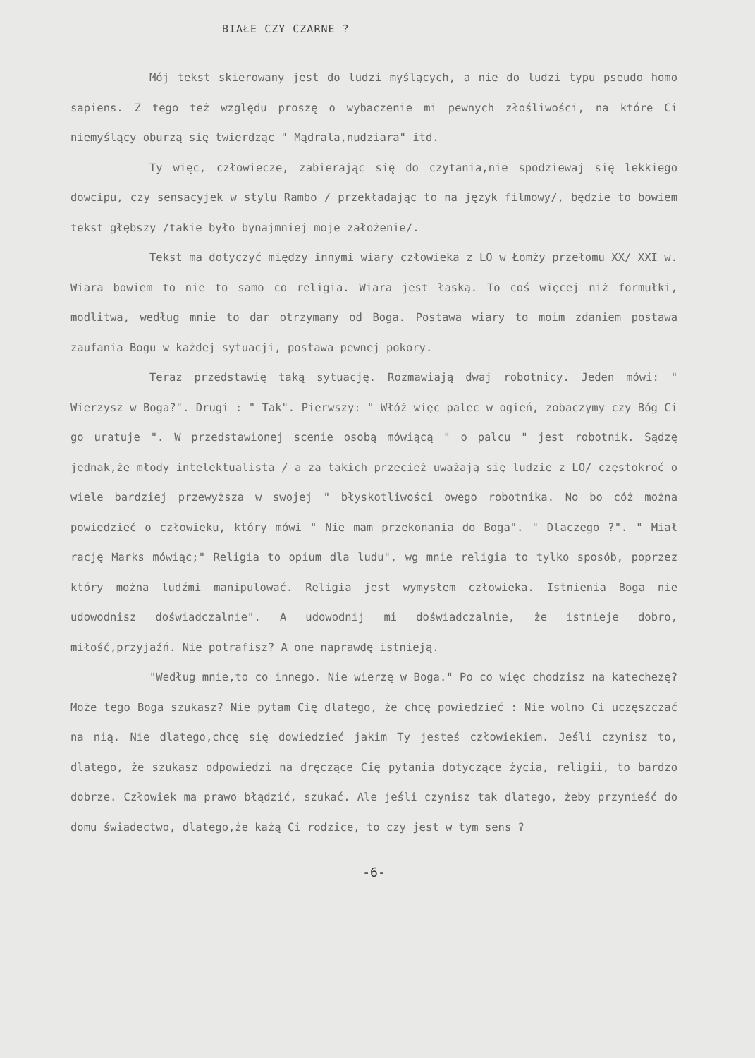BIAŁE CZY CZARNE ?
Mój tekst skierowany jest do ludzi myślących, a nie do ludzi typu pseudo homo sapiens. Z tego też względu proszę o wybaczenie mi pewnych złośliwości, na które Ci niemyślący oburzą się twierdząc " Mądrala,nudziara" itd.
Ty więc, człowiecze, zabierając się do czytania,nie spodziewaj się lekkiego dowcipu, czy sensacyjek w stylu Rambo / przekładając to na język filmowy/, będzie to bowiem tekst głębszy /takie było bynajmniej moje założenie/.
Tekst ma dotyczyć między innymi wiary człowieka z LO w Łomży przełomu XX/ XXI w. Wiara bowiem to nie to samo co religia. Wiara jest łaską. To coś więcej niż formułki, modlitwa, według mnie to dar otrzymany od Boga. Postawa wiary to moim zdaniem postawa zaufania Bogu w każdej sytuacji, postawa pewnej pokory.
Teraz przedstawię taką sytuację. Rozmawiają dwaj robotnicy. Jeden mówi: " Wierzysz w Boga?". Drugi : " Tak". Pierwszy: " Włóż więc palec w ogień, zobaczymy czy Bóg Ci go uratuje ". W przedstawionej scenie osobą mówiącą " o palcu " jest robotnik. Sądzę jednak,że młody intelektualista / a za takich przecież uważają się ludzie z LO/ częstokroć o wiele bardziej przewyższa w swojej " błyskotliwości owego robotnika. No bo cóż można powiedzieć o człowieku, który mówi " Nie mam przekonania do Boga". " Dlaczego ?". " Miał rację Marks mówiąc;" Religia to opium dla ludu", wg mnie religia to tylko sposób, poprzez który można ludźmi manipulować. Religia jest wymysłem człowieka. Istnienia Boga nie udowodnisz doświadczalnie". A udowodnij mi doświadczalnie, że istnieje dobro, miłość,przyjaźń. Nie potrafisz? A one naprawdę istnieją.
"Według mnie,to co innego. Nie wierzę w Boga." Po co więc chodzisz na katechezę? Może tego Boga szukasz? Nie pytam Cię dlatego, że chcę powiedzieć : Nie wolno Ci uczęszczać na nią. Nie dlatego,chcę się dowiedzieć jakim Ty jesteś człowiekiem. Jeśli czynisz to, dlatego, że szukasz odpowiedzi na dręczące Cię pytania dotyczące życia, religii, to bardzo dobrze. Człowiek ma prawo błądzić, szukać. Ale jeśli czynisz tak dlatego, żeby przynieść do domu świadectwo, dlatego,że każą Ci rodzice, to czy jest w tym sens ?
-6-